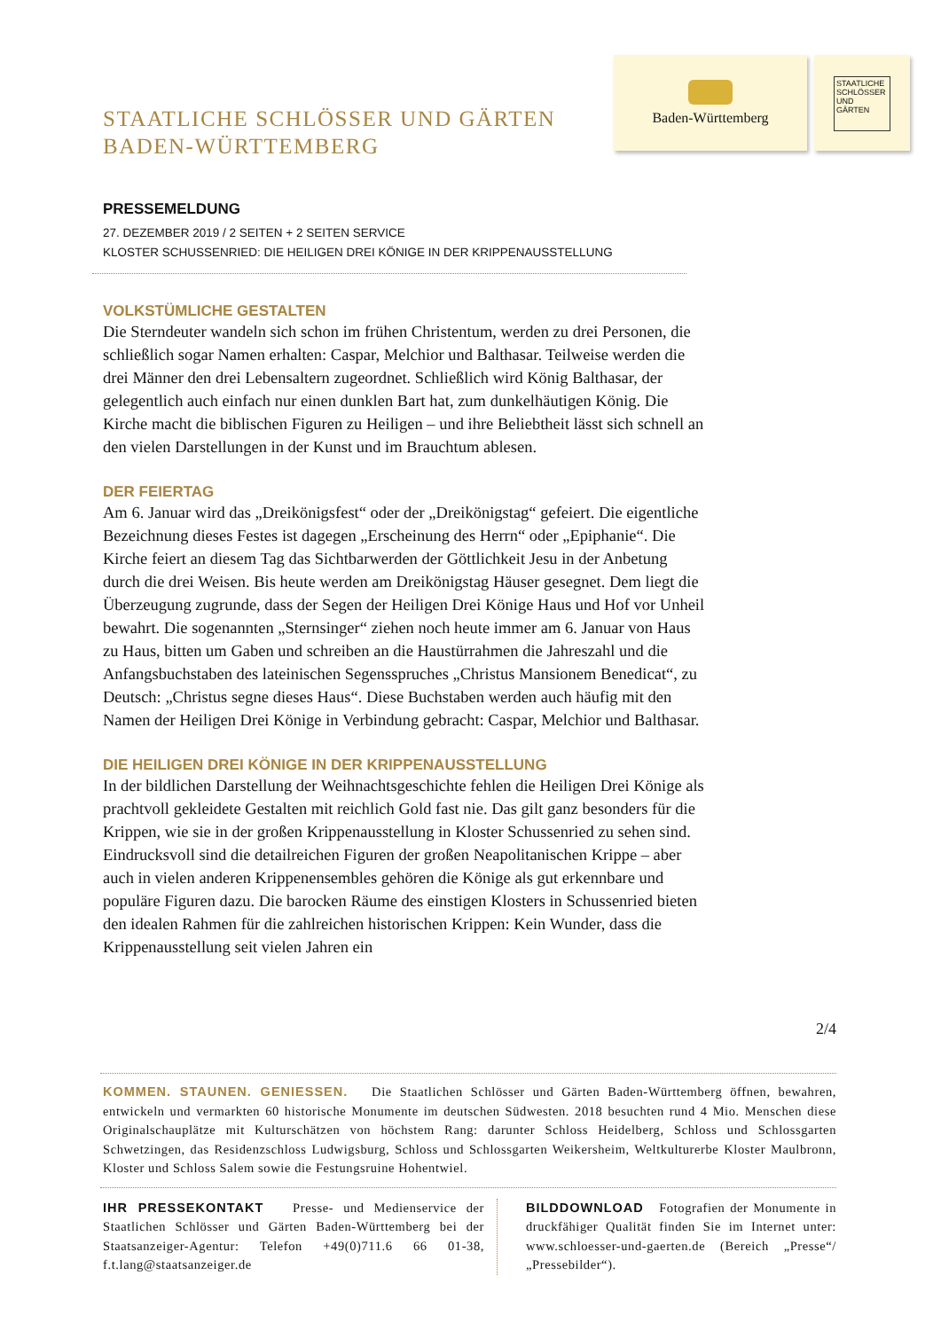STAATLICHE SCHLÖSSER UND GÄRTEN
BADEN-WÜRTTEMBERG
Baden-Württemberg
STAATLICHE SCHLÖSSER UND GÄRTEN
PRESSEMELDUNG
27. DEZEMBER 2019 / 2 SEITEN + 2 SEITEN SERVICE
KLOSTER SCHUSSENRIED: DIE HEILIGEN DREI KÖNIGE IN DER KRIPPENAUSSTELLUNG
VOLKSTÜMLICHE GESTALTEN
Die Sterndeuter wandeln sich schon im frühen Christentum, werden zu drei Personen, die schließlich sogar Namen erhalten: Caspar, Melchior und Balthasar. Teilweise werden die drei Männer den drei Lebensaltern zugeordnet. Schließlich wird König Balthasar, der gelegentlich auch einfach nur einen dunklen Bart hat, zum dunkelhäutigen König. Die Kirche macht die biblischen Figuren zu Heiligen – und ihre Beliebtheit lässt sich schnell an den vielen Darstellungen in der Kunst und im Brauchtum ablesen.
DER FEIERTAG
Am 6. Januar wird das „Dreikönigsfest“ oder der „Dreikönigstag“ gefeiert. Die eigentliche Bezeichnung dieses Festes ist dagegen „Erscheinung des Herrn“ oder „Epiphanie“. Die Kirche feiert an diesem Tag das Sichtbarwerden der Göttlichkeit Jesu in der Anbetung durch die drei Weisen. Bis heute werden am Dreikönigstag Häuser gesegnet. Dem liegt die Überzeugung zugrunde, dass der Segen der Heiligen Drei Könige Haus und Hof vor Unheil bewahrt. Die sogenannten „Sternsinger“ ziehen noch heute immer am 6. Januar von Haus zu Haus, bitten um Gaben und schreiben an die Haustürrahmen die Jahreszahl und die Anfangsbuchstaben des lateinischen Segensspruches „Christus Mansionem Benedicat“, zu Deutsch: „Christus segne dieses Haus“. Diese Buchstaben werden auch häufig mit den Namen der Heiligen Drei Könige in Verbindung gebracht: Caspar, Melchior und Balthasar.
DIE HEILIGEN DREI KÖNIGE IN DER KRIPPENAUSSTELLUNG
In der bildlichen Darstellung der Weihnachtsgeschichte fehlen die Heiligen Drei Könige als prachtvoll gekleidete Gestalten mit reichlich Gold fast nie. Das gilt ganz besonders für die Krippen, wie sie in der großen Krippenausstellung in Kloster Schussenried zu sehen sind. Eindrucksvoll sind die detailreichen Figuren der großen Neapolitanischen Krippe – aber auch in vielen anderen Krippenensembles gehören die Könige als gut erkennbare und populäre Figuren dazu. Die barocken Räume des einstigen Klosters in Schussenried bieten den idealen Rahmen für die zahlreichen historischen Krippen: Kein Wunder, dass die Krippenausstellung seit vielen Jahren ein
2/4
KOMMEN. STAUNEN. GENIESSEN. Die Staatlichen Schlösser und Gärten Baden-Württemberg öffnen, bewahren, entwickeln und vermarkten 60 historische Monumente im deutschen Südwesten. 2018 besuchten rund 4 Mio. Menschen diese Originalschauplätze mit Kulturschätzen von höchstem Rang: darunter Schloss Heidelberg, Schloss und Schlossgarten Schwetzingen, das Residenzschloss Ludwigsburg, Schloss und Schlossgarten Weikersheim, Weltkulturerbe Kloster Maulbronn, Kloster und Schloss Salem sowie die Festungsruine Hohentwiel.
IHR PRESSEKONTAKT Presse- und Medienservice der Staatlichen Schlösser und Gärten Baden-Württemberg bei der Staatsanzeiger-Agentur: Telefon +49(0)711.6 66 01-38, f.t.lang@staatsanzeiger.de
BILDDOWNLOAD Fotografien der Monumente in druckfähiger Qualität finden Sie im Internet unter: www.schloesser-und-gaerten.de (Bereich „Presse“/„Pressebilder“).